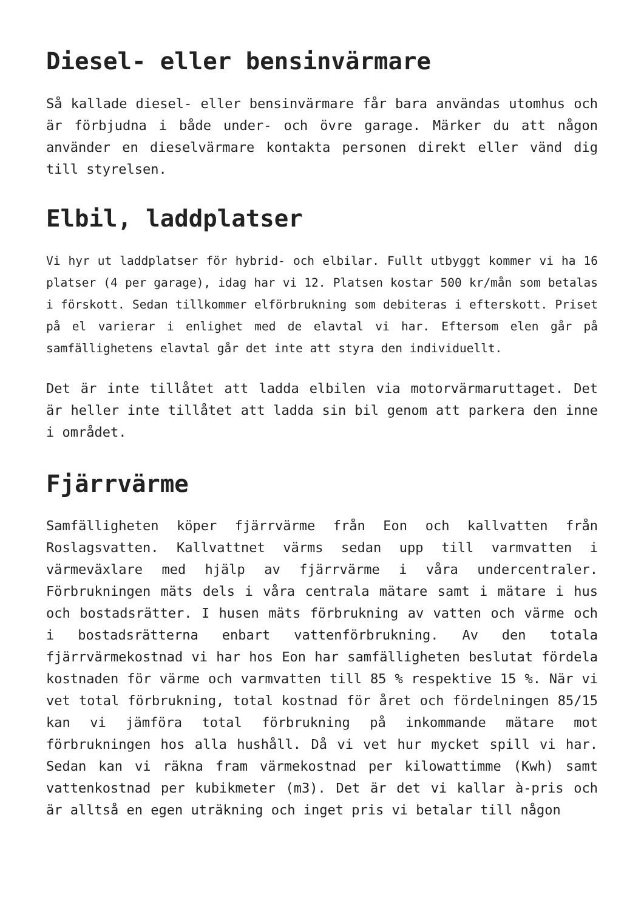Diesel- eller bensinvärmare
Så kallade diesel- eller bensinvärmare får bara användas utomhus och är förbjudna i både under- och övre garage. Märker du att någon använder en dieselvärmare kontakta personen direkt eller vänd dig till styrelsen.
Elbil, laddplatser
Vi hyr ut laddplatser för hybrid- och elbilar. Fullt utbyggt kommer vi ha 16 platser (4 per garage), idag har vi 12. Platsen kostar 500 kr/mån som betalas i förskott. Sedan tillkommer elförbrukning som debiteras i efterskott. Priset på el varierar i enlighet med de elavtal vi har. Eftersom elen går på samfällighetens elavtal går det inte att styra den individuellt.
Det är inte tillåtet att ladda elbilen via motorvärmaruttaget. Det är heller inte tillåtet att ladda sin bil genom att parkera den inne i området.
Fjärrvärme
Samfälligheten köper fjärrvärme från Eon och kallvatten från Roslagsvatten. Kallvattnet värms sedan upp till varmvatten i värmeväxlare med hjälp av fjärrvärme i våra undercentraler. Förbrukningen mäts dels i våra centrala mätare samt i mätare i hus och bostadsrätter. I husen mäts förbrukning av vatten och värme och i bostadsrätterna enbart vattenförbrukning. Av den totala fjärrvärmekostnad vi har hos Eon har samfälligheten beslutat fördela kostnaden för värme och varmvatten till 85 % respektive 15 %. När vi vet total förbrukning, total kostnad för året och fördelningen 85/15 kan vi jämföra total förbrukning på inkommande mätare mot förbrukningen hos alla hushåll. Då vi vet hur mycket spill vi har. Sedan kan vi räkna fram värmekostnad per kilowattimme (Kwh) samt vattenkostnad per kubikmeter (m3). Det är det vi kallar à-pris och är alltså en egen uträkning och inget pris vi betalar till någon